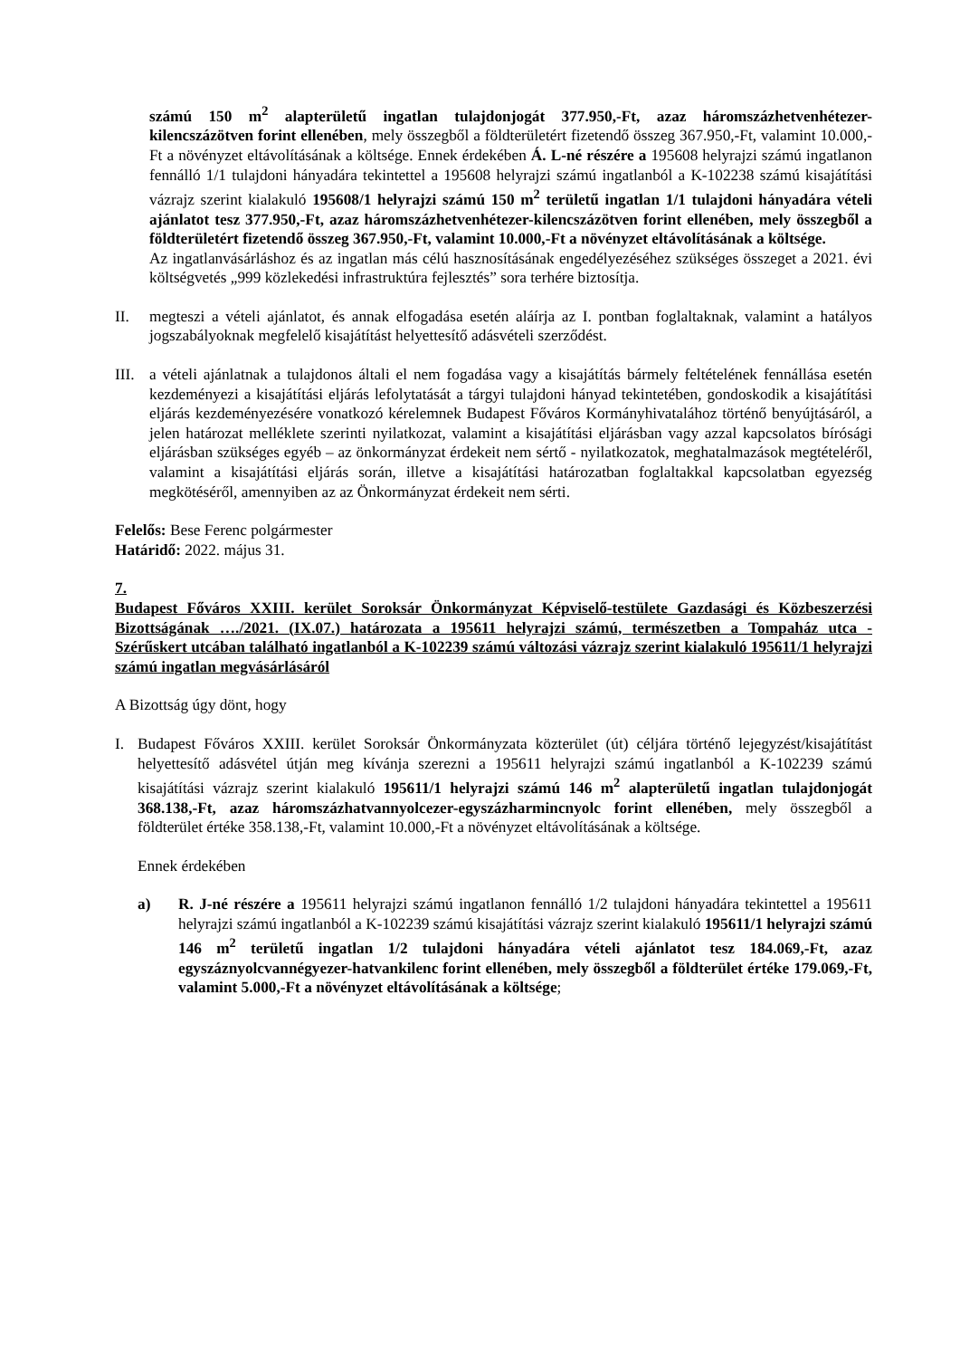számú 150 m<sup>2</sup> alapterületű ingatlan tulajdonjogát 377.950,-Ft, azaz háromszázhetvenhétezer-kilencszázötven forint ellenében, mely összegből a földterületért fizetendő összeg 367.950,-Ft, valamint 10.000,-Ft a növényzet eltávolításának a költsége. Ennek érdekében Á. L-né részére a 195608 helyrajzi számú ingatlanon fennálló 1/1 tulajdoni hányadára tekintettel a 195608 helyrajzi számú ingatlanból a K-102238 számú kisajátítási vázrajz szerint kialakuló 195608/1 helyrajzi számú 150 m<sup>2</sup> területű ingatlan 1/1 tulajdoni hányadára vételi ajánlatot tesz 377.950,-Ft, azaz háromszázhetvenhétezer-kilencszázötven forint ellenében, mely összegből a földterületért fizetendő összeg 367.950,-Ft, valamint 10.000,-Ft a növényzet eltávolításának a költsége.
Az ingatlanvásárláshoz és az ingatlan más célú hasznosításának engedélyezéséhez szükséges összeget a 2021. évi költségvetés „999 közlekedési infrastruktúra fejlesztés” sora terhére biztosítja.
II. megteszi a vételi ajánlatot, és annak elfogadása esetén aláírja az I. pontban foglaltaknak, valamint a hatályos jogszabályoknak megfelelő kisajátítást helyettesítő adásvételi szerződést.
III.
a vételi ajánlatnak a tulajdonos általi el nem fogadása vagy a kisajátítás bármely feltételének fennállása esetén kezdeményezi a kisajátítási eljárás lefolytatását a tárgyi tulajdoni hányad tekintetében, gondoskodik a kisajátítási eljárás kezdeményezésére vonatkozó kérelemnek Budapest Főváros Kormányhivatalához történő benyújtásáról, a jelen határozat melléklete szerinti nyilatkozat, valamint a kisajátítási eljárásban vagy azzal kapcsolatos bírósági eljárásban szükséges egyéb – az önkormányzat érdekeit nem sértő - nyilatkozatok, meghatalmazások megtételéről, valamint a kisajátítási eljárás során, illetve a kisajátítási határozatban foglaltakkal kapcsolatban egyezség megkötéséről, amennyiben az az Önkormányzat érdekeit nem sérti.
Felelős: Bese Ferenc polgármester
Határidő: 2022. május 31.
7.
Budapest Főváros XXIII. kerület Soroksár Önkormányzat Képviselő-testülete Gazdasági és Közbeszerzési Bizottságának …./2021. (IX.07.) határozata a 195611 helyrajzi számú, természetben a Tompaház utca - Szérűskert utcában található ingatlanból a K-102239 számú változási vázrajz szerint kialakuló 195611/1 helyrajzi számú ingatlan megvásárlásáról
A Bizottság úgy dönt, hogy
I. Budapest Főváros XXIII. kerület Soroksár Önkormányzata közterület (út) céljára történő lejegyzést/kisajátítást helyettesítő adásvétel útján meg kívánja szerezni a 195611 helyrajzi számú ingatlanból a K-102239 számú kisajátítási vázrajz szerint kialakuló 195611/1 helyrajzi számú 146 m<sup>2</sup> alapterületű ingatlan tulajdonjogát 368.138,-Ft, azaz háromszázhatvannyolcezer-egyszázharmincnyolc forint ellenében, mely összegből a földterület értéke 358.138,-Ft, valamint 10.000,-Ft a növényzet eltávolításának a költsége.
Ennek érdekében
a) R. J-né részére a 195611 helyrajzi számú ingatlanon fennálló 1/2 tulajdoni hányadára tekintettel a 195611 helyrajzi számú ingatlanból a K-102239 számú kisajátítási vázrajz szerint kialakuló 195611/1 helyrajzi számú 146 m<sup>2</sup> területű ingatlan 1/2 tulajdoni hányadára vételi ajánlatot tesz 184.069,-Ft, azaz egyszáznyolcvannégyezer-hatvankilenc forint ellenében, mely összegből a földterület értéke 179.069,-Ft, valamint 5.000,-Ft a növényzet eltávolításának a költsége;